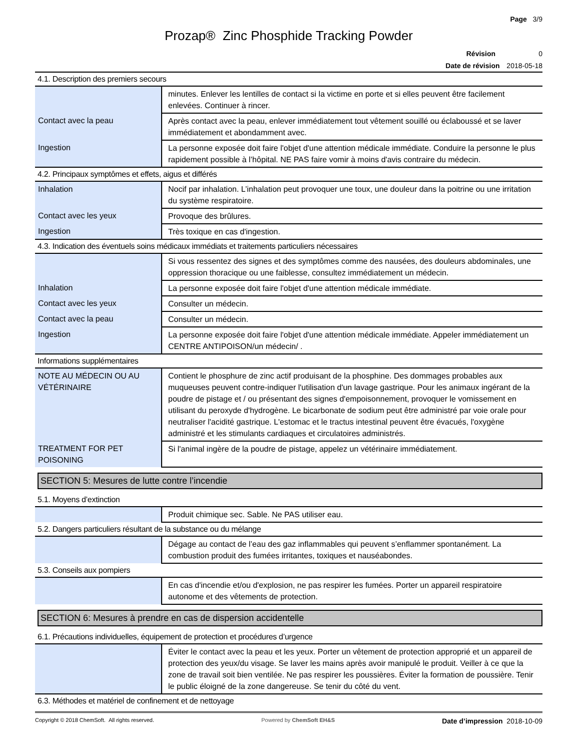Page 3/9
Prozap® Zinc Phosphide Tracking Powder
Révision 0
Date de révision 2018-05-18
4.1. Description des premiers secours
| | minutes. Enlever les lentilles de contact si la victime en porte et si elles peuvent être facilement enlevées. Continuer à rincer. |
| Contact avec la peau | Après contact avec la peau, enlever immédiatement tout vêtement souillé ou éclaboussé et se laver immédiatement et abondamment avec. |
| Ingestion | La personne exposée doit faire l'objet d'une attention médicale immédiate. Conduire la personne le plus rapidement possible à l’hôpital. NE PAS faire vomir à moins d'avis contraire du médecin. |
4.2. Principaux symptômes et effets, aigus et différés
| Inhalation | Nocif par inhalation. L’inhalation peut provoquer une toux, une douleur dans la poitrine ou une irritation du système respiratoire. |
| Contact avec les yeux | Provoque des brûlures. |
| Ingestion | Très toxique en cas d'ingestion. |
4.3. Indication des éventuels soins médicaux immédiats et traitements particuliers nécessaires
| | Si vous ressentez des signes et des symptômes comme des nausées, des douleurs abdominales, une oppression thoracique ou une faiblesse, consultez immédiatement un médecin. |
| Inhalation | La personne exposée doit faire l'objet d'une attention médicale immédiate. |
| Contact avec les yeux | Consulter un médecin. |
| Contact avec la peau | Consulter un médecin. |
| Ingestion | La personne exposée doit faire l'objet d'une attention médicale immédiate. Appeler immédiatement un CENTRE ANTIPOISON/un médecin/ . |
Informations supplémentaires
| NOTE AU MÉDECIN OU AU VÉTÉRINAIRE | Contient le phosphure de zinc actif produisant de la phosphine. Des dommages probables aux muqueuses peuvent contre-indiquer l'utilisation d'un lavage gastrique. Pour les animaux ingérant de la poudre de pistage et / ou présentant des signes d'empoisonnement, provoquer le vomissement en utilisant du peroxyde d'hydrogène. Le bicarbonate de sodium peut être administré par voie orale pour neutraliser l'acidité gastrique. L'estomac et le tractus intestinal peuvent être évacués, l'oxygène administré et les stimulants cardiaques et circulatoires administrés. |
| TREATMENT FOR PET POISONING | Si l'animal ingère de la poudre de pistage, appelez un vétérinaire immédiatement. |
SECTION 5: Mesures de lutte contre l’incendie
5.1. Moyens d’extinction
| | Produit chimique sec. Sable. Ne PAS utiliser eau. |
5.2. Dangers particuliers résultant de la substance ou du mélange
| | Dégage au contact de l’eau des gaz inflammables qui peuvent s’enflammer spontanément. La combustion produit des fumées irritantes, toxiques et nauséabondes. |
5.3. Conseils aux pompiers
| | En cas d'incendie et/ou d'explosion, ne pas respirer les fumées. Porter un appareil respiratoire autonome et des vêtements de protection. |
SECTION 6: Mesures à prendre en cas de dispersion accidentelle
6.1. Précautions individuelles, équipement de protection et procédures d’urgence
| | Éviter le contact avec la peau et les yeux. Porter un vêtement de protection approprié et un appareil de protection des yeux/du visage. Se laver les mains après avoir manipulé le produit. Veiller à ce que la zone de travail soit bien ventilée. Ne pas respirer les poussières. Éviter la formation de poussière. Tenir le public éloigné de la zone dangereuse. Se tenir du côté du vent. |
6.3. Méthodes et matériel de confinement et de nettoyage
Copyright © 2018 ChemSoft. All rights reserved. Powered by ChemSoft EH&S Date d’impression 2018-10-09